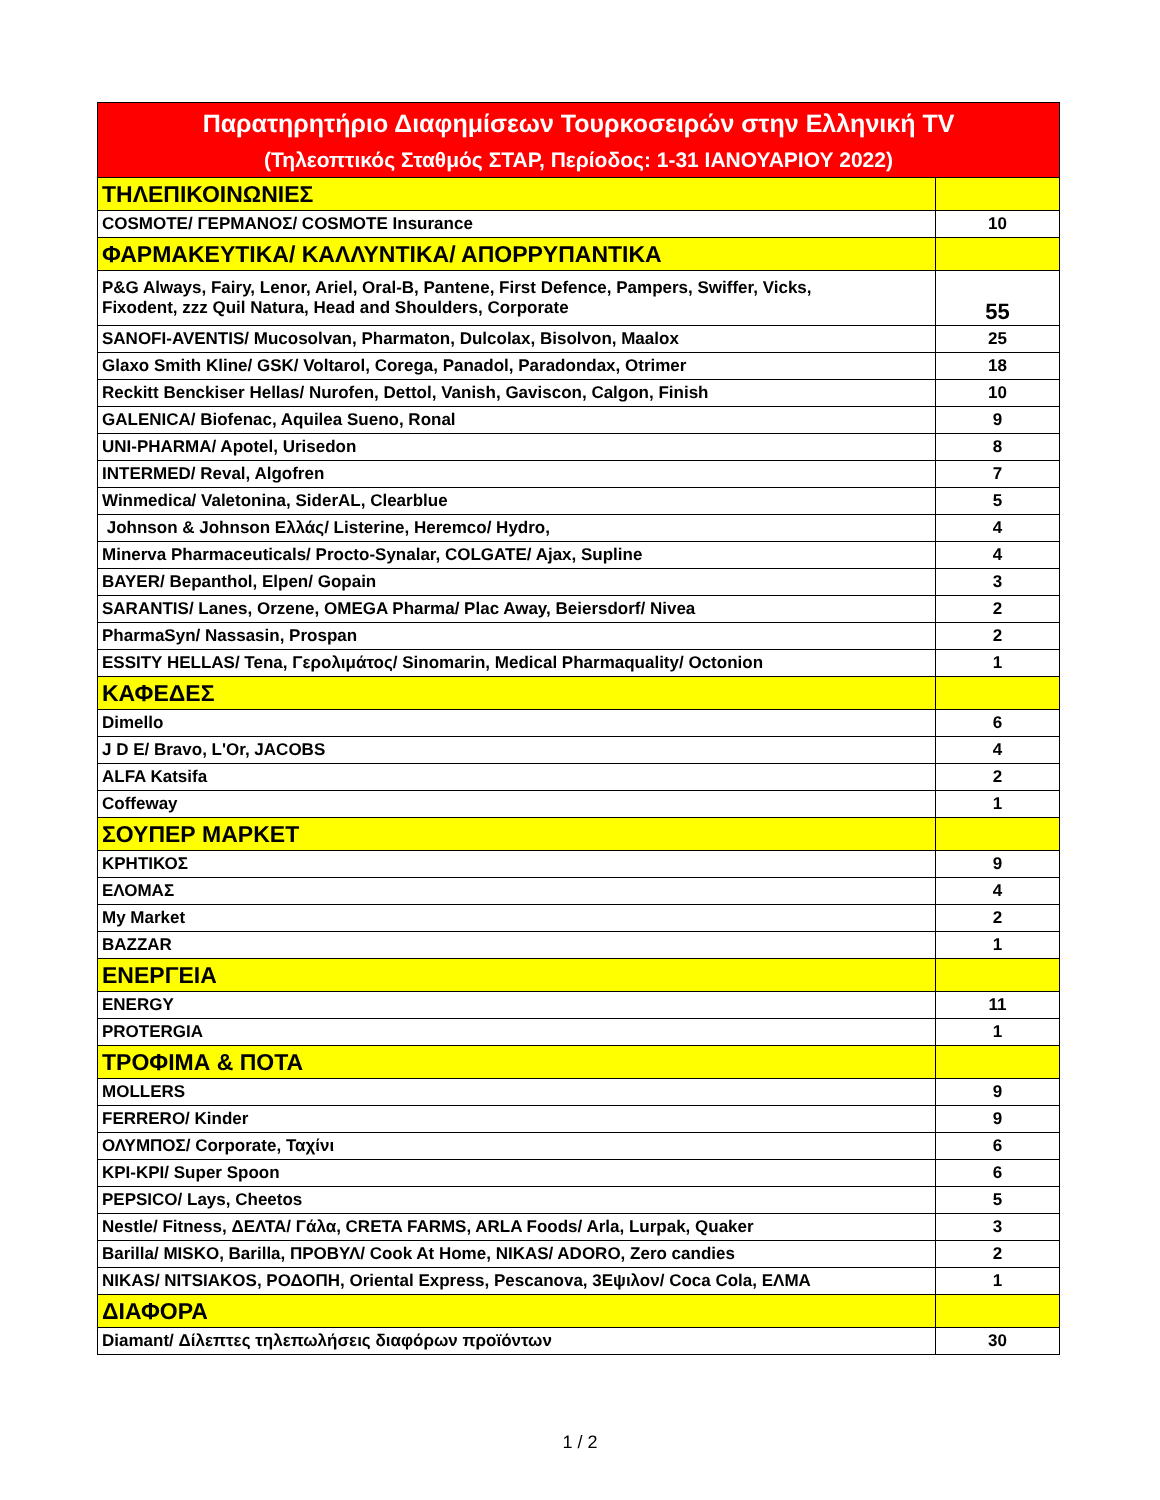| Παρατηρητήριο Διαφημίσεων Τουρκοσειρών στην Ελληνική TV | |
| --- | --- |
| (Τηλεοπτικός Σταθμός ΣΤΑΡ, Περίοδος: 1-31 ΙΑΝΟΥΑΡΙΟΥ 2022) | |
| ΤΗΛΕΠΙΚΟΙΝΩΝΙΕΣ | |
| COSMOTE/ ΓΕΡΜΑΝΟΣ/ COSMOTE Insurance | 10 |
| ΦΑΡΜΑΚΕΥΤΙΚΑ/ ΚΑΛΛΥΝΤΙΚΑ/ ΑΠΟΡΡΥΠΑΝΤΙΚΑ | |
| P&G Always, Fairy, Lenor, Ariel, Oral-B, Pantene, First Defence, Pampers, Swiffer, Vicks, Fixodent, zzz Quil Natura, Head and Shoulders, Corporate | 55 |
| SANOFI-AVENTIS/ Mucosolvan, Pharmaton, Dulcolax, Bisolvon, Maalox | 25 |
| Glaxo Smith Kline/ GSK/ Voltarol, Corega, Panadol, Paradondax, Otrimer | 18 |
| Reckitt Benckiser Hellas/ Nurofen, Dettol, Vanish, Gaviscon, Calgon, Finish | 10 |
| GALENICA/ Biofenac, Aquilea Sueno, Ronal | 9 |
| UNI-PHARMA/ Apotel, Urisedon | 8 |
| INTERMED/ Reval, Algofren | 7 |
| Winmedica/ Valetonina, SiderAL, Clearblue | 5 |
| Johnson & Johnson Ελλάς/ Listerine, Heremco/ Hydro, | 4 |
| Minerva Pharmaceuticals/ Procto-Synalar, COLGATE/ Ajax, Supline | 4 |
| BAYER/ Bepanthol, Elpen/ Gopain | 3 |
| SARANTIS/ Lanes, Orzene, OMEGA Pharma/ Plac Away, Beiersdorf/ Nivea | 2 |
| PharmaSyn/ Nassasin, Prospan | 2 |
| ESSITY HELLAS/ Tena, Γερολιμάτος/ Sinomarin, Medical Pharmaquality/ Octonion | 1 |
| ΚΑΦΕΔΕΣ | |
| Dimello | 6 |
| J D E/ Bravo, L'Or, JACOBS | 4 |
| ALFA Katsifa | 2 |
| Coffeway | 1 |
| ΣΟΥΠΕΡ ΜΑΡΚΕΤ | |
| ΚΡΗΤΙΚΟΣ | 9 |
| ΕΛΟΜΑΣ | 4 |
| My Market | 2 |
| BAZZAR | 1 |
| ΕΝΕΡΓΕΙΑ | |
| ENERGY | 11 |
| PROTERGIA | 1 |
| ΤΡΟΦΙΜΑ & ΠΟΤΑ | |
| MOLLERS | 9 |
| FERRERO/ Kinder | 9 |
| ΟΛΥΜΠΟΣ/ Corporate, Ταχίνι | 6 |
| KPI-KPI/ Super Spoon | 6 |
| PEPSICO/ Lays, Cheetos | 5 |
| Nestle/ Fitness, ΔΕΛΤΑ/ Γάλα, CRETA FARMS, ARLA Foods/ Arla, Lurpak, Quaker | 3 |
| Barilla/ MISKO, Barilla, ΠΡΟΒΥΛ/ Cook At Home, NIKAS/ ADORO, Zero candies | 2 |
| NIKAS/ NITSIAKOS, ΡΟΔΟΠΗ, Oriental Express, Pescanova, 3Εψιλον/ Coca Cola, ΕΛΜΑ | 1 |
| ΔΙΑΦΟΡΑ | |
| Diamant/ Δίλεπτες τηλεπωλήσεις διαφόρων προϊόντων | 30 |
1 / 2